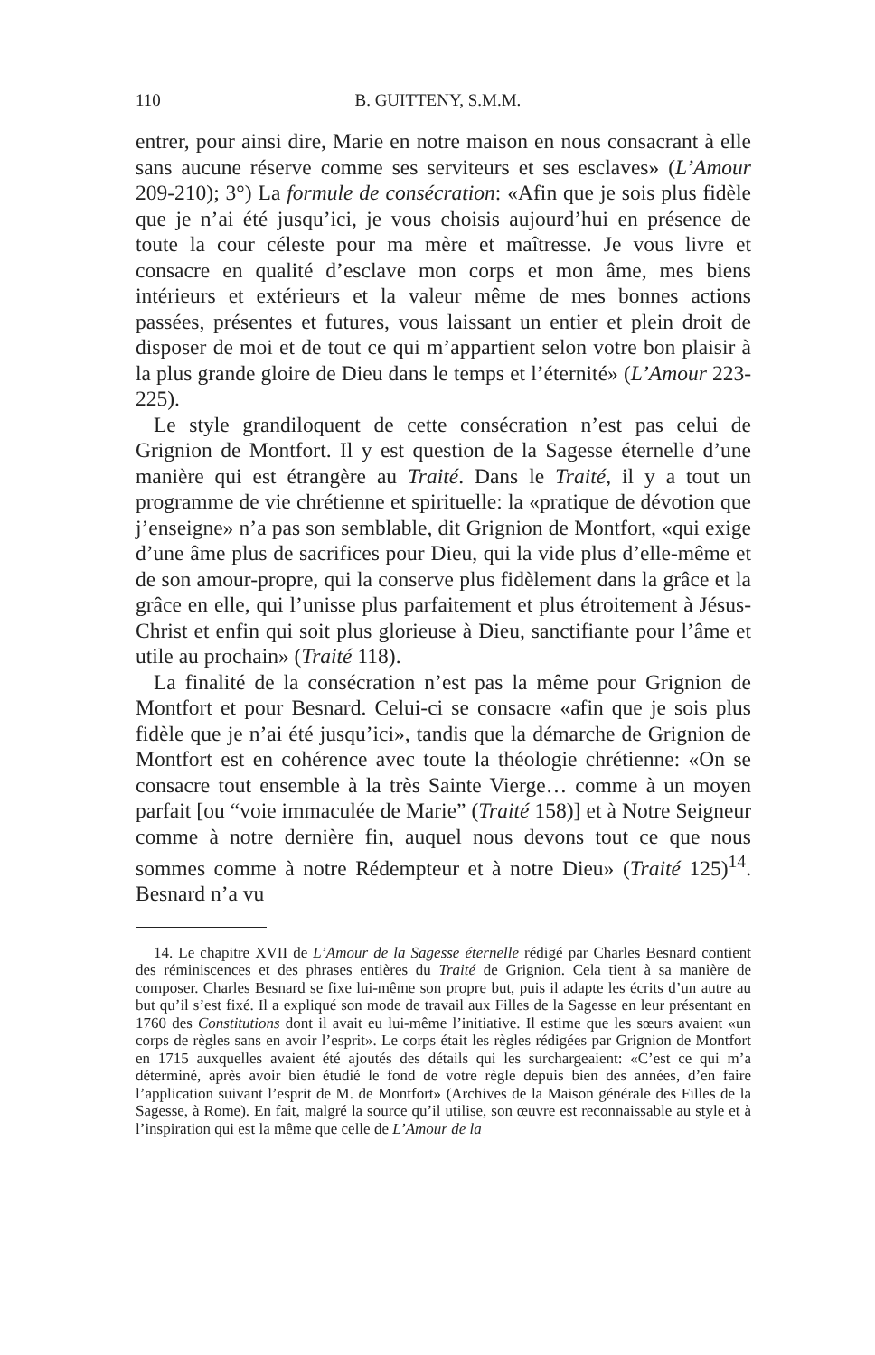110 B. GUITTENY, S.M.M.
entrer, pour ainsi dire, Marie en notre maison en nous consacrant à elle sans aucune réserve comme ses serviteurs et ses esclaves» (L’Amour 209-210); 3°) La formule de consécration: «Afin que je sois plus fidèle que je n’ai été jusqu’ici, je vous choisis aujourd’hui en présence de toute la cour céleste pour ma mère et maîtresse. Je vous livre et consacre en qualité d’esclave mon corps et mon âme, mes biens intérieurs et extérieurs et la valeur même de mes bonnes actions passées, présentes et futures, vous laissant un entier et plein droit de disposer de moi et de tout ce qui m’appartient selon votre bon plaisir à la plus grande gloire de Dieu dans le temps et l’éternité» (L’Amour 223-225).
Le style grandiloquent de cette consécration n’est pas celui de Grignion de Montfort. Il y est question de la Sagesse éternelle d’une manière qui est étrangère au Traité. Dans le Traité, il y a tout un programme de vie chrétienne et spirituelle: la «pratique de dévotion que j’enseigne» n’a pas son semblable, dit Grignion de Montfort, «qui exige d’une âme plus de sacrifices pour Dieu, qui la vide plus d’elle-même et de son amour-propre, qui la conserve plus fidèlement dans la grâce et la grâce en elle, qui l’unisse plus parfaitement et plus étroitement à Jésus-Christ et enfin qui soit plus glorieuse à Dieu, sanctifiante pour l’âme et utile au prochain» (Traité 118).
La finalité de la consécration n’est pas la même pour Grignion de Montfort et pour Besnard. Celui-ci se consacre «afin que je sois plus fidèle que je n’ai été jusqu’ici», tandis que la démarche de Grignion de Montfort est en cohérence avec toute la théologie chrétienne: «On se consacre tout ensemble à la très Sainte Vierge… comme à un moyen parfait [ou “voie immaculée de Marie” (Traité 158)] et à Notre Seigneur comme à notre dernière fin, auquel nous devons tout ce que nous sommes comme à notre Rédempteur et à notre Dieu» (Traité 125)<sup>14</sup>. Besnard n’a vu
14. Le chapitre XVII de L’Amour de la Sagesse éternelle rédigé par Charles Besnard contient des réminiscences et des phrases entières du Traité de Grignion. Cela tient à sa manière de composer. Charles Besnard se fixe lui-même son propre but, puis il adapte les écrits d’un autre au but qu’il s’est fixé. Il a expliqué son mode de travail aux Filles de la Sagesse en leur présentant en 1760 des Constitutions dont il avait eu lui-même l’initiative. Il estime que les sœurs avaient «un corps de règles sans en avoir l’esprit». Le corps était les règles rédigées par Grignion de Montfort en 1715 auxquelles avaient été ajoutés des détails qui les surchargeaient: «C’est ce qui m’a déterminé, après avoir bien étudié le fond de votre règle depuis bien des années, d’en faire l’application suivant l’esprit de M. de Montfort» (Archives de la Maison générale des Filles de la Sagesse, à Rome). En fait, malgré la source qu’il utilise, son œuvre est reconnaissable au style et à l’inspiration qui est la même que celle de L’Amour de la